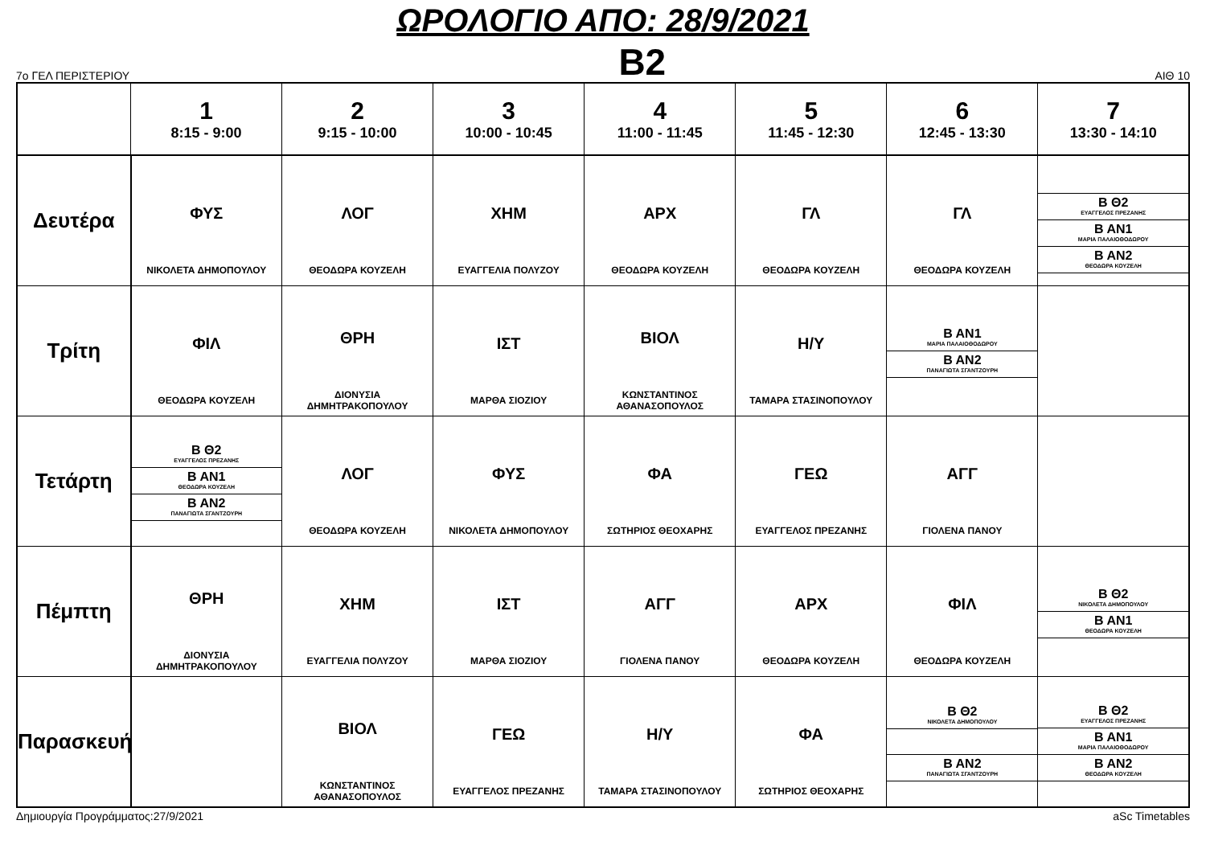ΩΡΟΛΟΓΙΟ ΑΠΟ: 28/9/2021
7ο ΓΕΛ ΠΕΡΙΣΤΕΡΙΟΥ B2 ΑΙΘ 10
| | 1 8:15 - 9:00 | 2 9:15 - 10:00 | 3 10:00 - 10:45 | 4 11:00 - 11:45 | 5 11:45 - 12:30 | 6 12:45 - 13:30 | 7 13:30 - 14:10 |
| --- | --- | --- | --- | --- | --- | --- | --- |
| Δευτέρα | ΦΥΣ ΝΙΚΟΛΕΤΑ ΔΗΜΟΠΟΥΛΟΥ | ΛΟΓ ΘΕΟΔΩΡΑ ΚΟΥΖΕΛΗ | ΧΗΜ ΕΥΑΓΓΕΛΙΑ ΠΟΛΥΖΟΥ | ΑΡΧ ΘΕΟΔΩΡΑ ΚΟΥΖΕΛΗ | ΓΛ ΘΕΟΔΩΡΑ ΚΟΥΖΕΛΗ | ΓΛ ΘΕΟΔΩΡΑ ΚΟΥΖΕΛΗ | Β Θ2 ΕΥΑΓΓΕΛΟΣ ΠΡΕΖΑΝΗΣ Β ΑΝ1 ΜΑΡΙΑ ΠΑΛΑΙΟΘΟΔΩΡΟΥ Β ΑΝ2 ΘΕΟΔΩΡΑ ΚΟΥΖΕΛΗ |
| Τρίτη | ΦΙΛ ΘΕΟΔΩΡΑ ΚΟΥΖΕΛΗ | ΘΡΗ ΔΙΟΝΥΣΙΑ ΔΗΜΗΤΡΑΚΟΠΟΥΛΟΥ | ΙΣΤ ΜΑΡΘΑ ΣΙΟΖΙΟΥ | ΒΙΟΛ ΚΩΝΣΤΑΝΤΙΝΟΣ ΑΘΑΝΑΣΟΠΟΥΛΟΣ | Η/Υ ΤΑΜΑΡΑ ΣΤΑΣΙΝΟΠΟΥΛΟΥ | Β ΑΝ1 ΜΑΡΙΑ ΠΑΛΑΙΟΘΟΔΩΡΟΥ Β ΑΝ2 ΠΑΝΑΓΙΩΤΑ ΣΓΑΝΤΖΟΥΡΗ | |
| Τετάρτη | Β Θ2 ΕΥΑΓΓΕΛΟΣ ΠΡΕΖΑΝΗΣ Β ΑΝ1 ΘΕΟΔΩΡΑ ΚΟΥΖΕΛΗ Β ΑΝ2 ΠΑΝΑΓΙΩΤΑ ΣΓΑΝΤΖΟΥΡΗ | ΛΟΓ ΘΕΟΔΩΡΑ ΚΟΥΖΕΛΗ | ΦΥΣ ΝΙΚΟΛΕΤΑ ΔΗΜΟΠΟΥΛΟΥ | ΦΑ ΣΩΤΗΡΙΟΣ ΘΕΟΧΑΡΗΣ | ΓΕΩ ΕΥΑΓΓΕΛΟΣ ΠΡΕΖΑΝΗΣ | ΑΓΓ ΓΙΟΛΕΝΑ ΠΑΝΟΥ | |
| Πέμπτη | ΘΡΗ ΔΙΟΝΥΣΙΑ ΔΗΜΗΤΡΑΚΟΠΟΥΛΟΥ | ΧΗΜ ΕΥΑΓΓΕΛΙΑ ΠΟΛΥΖΟΥ | ΙΣΤ ΜΑΡΘΑ ΣΙΟΖΙΟΥ | ΑΓΓ ΓΙΟΛΕΝΑ ΠΑΝΟΥ | ΑΡΧ ΘΕΟΔΩΡΑ ΚΟΥΖΕΛΗ | ΦΙΛ ΘΕΟΔΩΡΑ ΚΟΥΖΕΛΗ | Β Θ2 ΝΙΚΟΛΕΤΑ ΔΗΜΟΠΟΥΛΟΥ Β ΑΝ1 ΘΕΟΔΩΡΑ ΚΟΥΖΕΛΗ |
| Παρασκευή | | ΒΙΟΛ ΚΩΝΣΤΑΝΤΙΝΟΣ ΑΘΑΝΑΣΟΠΟΥΛΟΣ | ΓΕΩ ΕΥΑΓΓΕΛΟΣ ΠΡΕΖΑΝΗΣ | Η/Υ ΤΑΜΑΡΑ ΣΤΑΣΙΝΟΠΟΥΛΟΥ | ΦΑ ΣΩΤΗΡΙΟΣ ΘΕΟΧΑΡΗΣ | Β Θ2 ΝΙΚΟΛΕΤΑ ΔΗΜΟΠΟΥΛΟΥ Β ΑΝ2 ΠΑΝΑΓΙΩΤΑ ΣΓΑΝΤΖΟΥΡΗ | Β Θ2 ΕΥΑΓΓΕΛΟΣ ΠΡΕΖΑΝΗΣ Β ΑΝ1 ΜΑΡΙΑ ΠΑΛΑΙΟΘΟΔΩΡΟΥ Β ΑΝ2 ΘΕΟΔΩΡΑ ΚΟΥΖΕΛΗ |
Δημιουργία Προγράμματος:27/9/2021 aSc Timetables